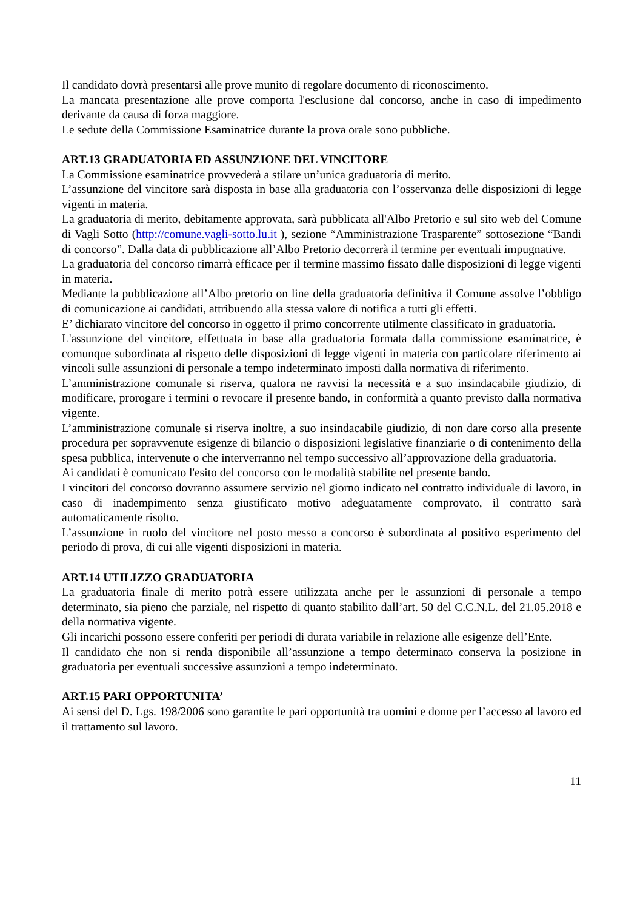Il candidato dovrà presentarsi alle prove munito di regolare documento di riconoscimento.
La mancata presentazione alle prove comporta l'esclusione dal concorso, anche in caso di impedimento derivante da causa di forza maggiore.
Le sedute della Commissione Esaminatrice durante la prova orale sono pubbliche.
ART.13 GRADUATORIA ED ASSUNZIONE DEL VINCITORE
La Commissione esaminatrice provvederà a stilare un’unica graduatoria di merito.
L’assunzione del vincitore sarà disposta in base alla graduatoria con l’osservanza delle disposizioni di legge vigenti in materia.
La graduatoria di merito, debitamente approvata, sarà pubblicata all'Albo Pretorio e sul sito web del Comune di Vagli Sotto (http://comune.vagli-sotto.lu.it ), sezione “Amministrazione Trasparente” sottosezione “Bandi di concorso”. Dalla data di pubblicazione all’Albo Pretorio decorrerà il termine per eventuali impugnative.
La graduatoria del concorso rimarrà efficace per il termine massimo fissato dalle disposizioni di legge vigenti in materia.
Mediante la pubblicazione all’Albo pretorio on line della graduatoria definitiva il Comune assolve l’obbligo di comunicazione ai candidati, attribuendo alla stessa valore di notifica a tutti gli effetti.
E’ dichiarato vincitore del concorso in oggetto il primo concorrente utilmente classificato in graduatoria.
L'assunzione del vincitore, effettuata in base alla graduatoria formata dalla commissione esaminatrice, è comunque subordinata al rispetto delle disposizioni di legge vigenti in materia con particolare riferimento ai vincoli sulle assunzioni di personale a tempo indeterminato imposti dalla normativa di riferimento.
L’amministrazione comunale si riserva, qualora ne ravvisi la necessità e a suo insindacabile giudizio, di modificare, prorogare i termini o revocare il presente bando, in conformità a quanto previsto dalla normativa vigente.
L’amministrazione comunale si riserva inoltre, a suo insindacabile giudizio, di non dare corso alla presente procedura per sopravvenute esigenze di bilancio o disposizioni legislative finanziarie o di contenimento della spesa pubblica, intervenute o che interverranno nel tempo successivo all’approvazione della graduatoria.
Ai candidati è comunicato l'esito del concorso con le modalità stabilite nel presente bando.
I vincitori del concorso dovranno assumere servizio nel giorno indicato nel contratto individuale di lavoro, in caso di inadempimento senza giustificato motivo adeguatamente comprovato, il contratto sarà automaticamente risolto.
L’assunzione in ruolo del vincitore nel posto messo a concorso è subordinata al positivo esperimento del periodo di prova, di cui alle vigenti disposizioni in materia.
ART.14 UTILIZZO GRADUATORIA
La graduatoria finale di merito potrà essere utilizzata anche per le assunzioni di personale a tempo determinato, sia pieno che parziale, nel rispetto di quanto stabilito dall’art. 50 del C.C.N.L. del 21.05.2018 e della normativa vigente.
Gli incarichi possono essere conferiti per periodi di durata variabile in relazione alle esigenze dell’Ente.
Il candidato che non si renda disponibile all’assunzione a tempo determinato conserva la posizione in graduatoria per eventuali successive assunzioni a tempo indeterminato.
ART.15 PARI OPPORTUNITA’
Ai sensi del D. Lgs. 198/2006 sono garantite le pari opportunità tra uomini e donne per l’accesso al lavoro ed il trattamento sul lavoro.
11